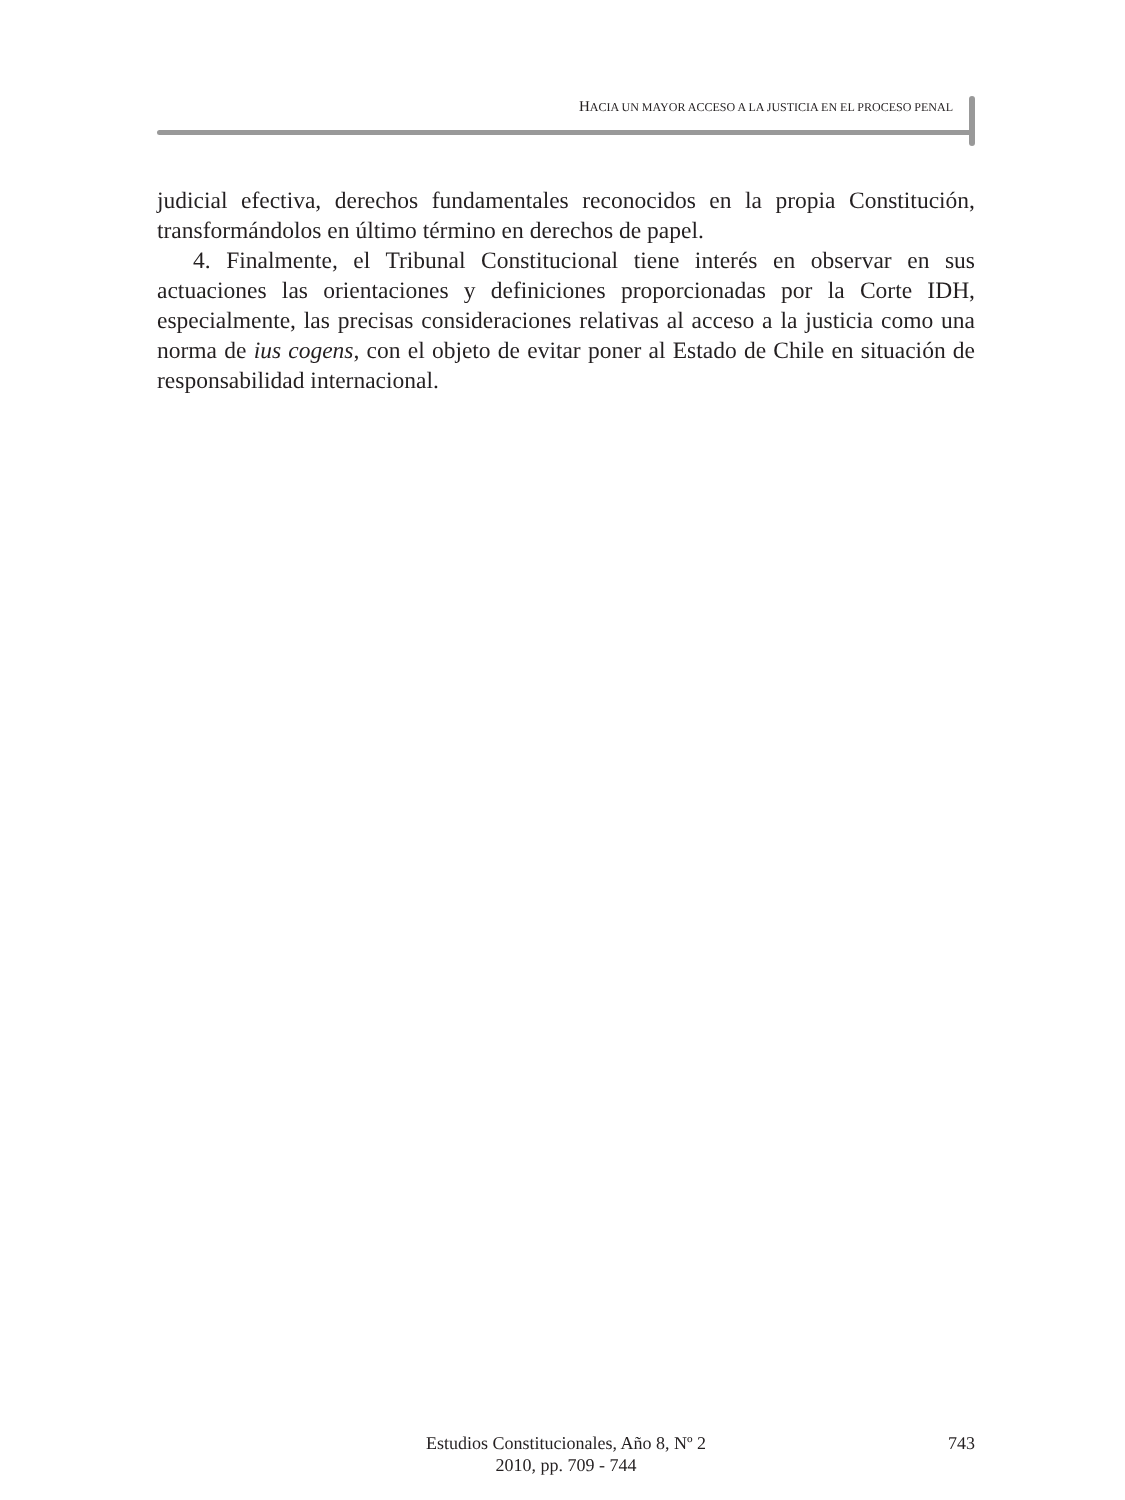HACIA UN MAYOR ACCESO A LA JUSTICIA EN EL PROCESO PENAL
judicial efectiva, derechos fundamentales reconocidos en la propia Constitución, transformándolos en último término en derechos de papel.
4. Finalmente, el Tribunal Constitucional tiene interés en observar en sus actuaciones las orientaciones y definiciones proporcionadas por la Corte IDH, especialmente, las precisas consideraciones relativas al acceso a la justicia como una norma de ius cogens, con el objeto de evitar poner al Estado de Chile en situación de responsabilidad internacional.
Estudios Constitucionales, Año 8, Nº 2
2010, pp. 709 - 744
743